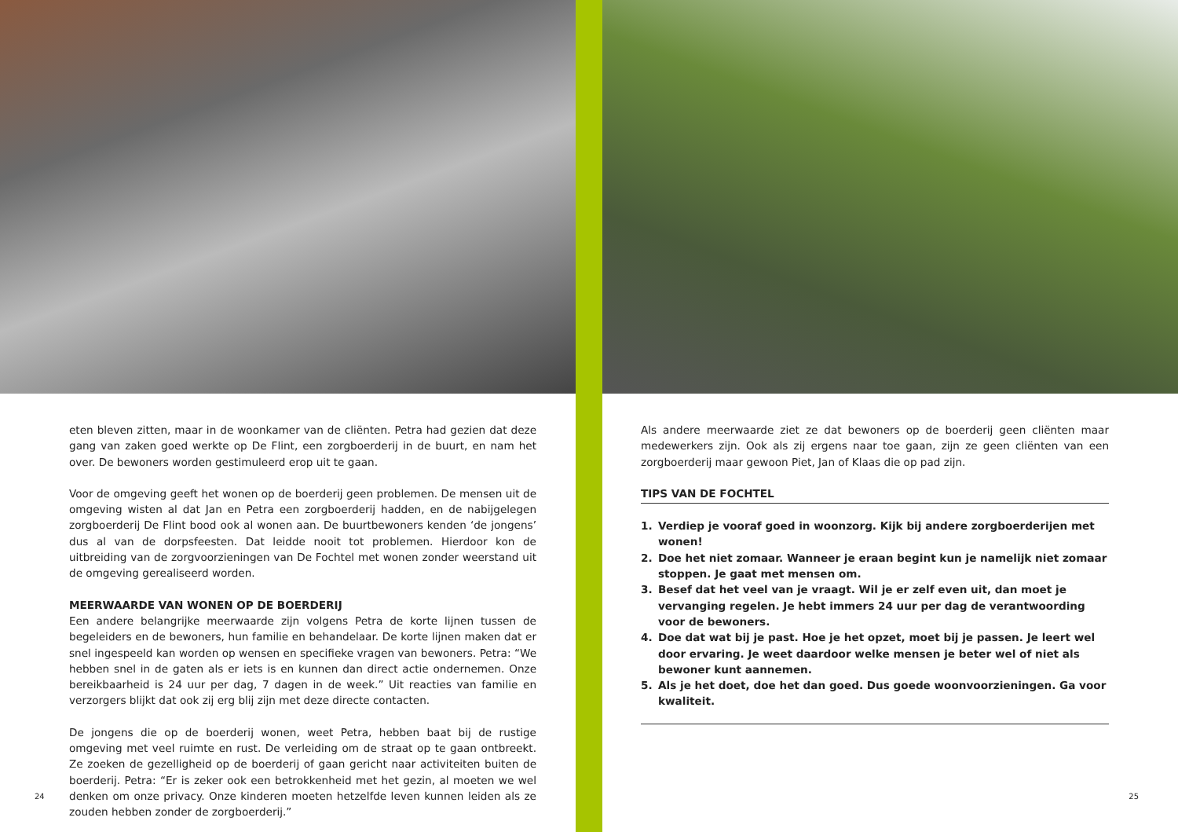eten bleven zitten, maar in de woonkamer van de cliënten. Petra had gezien dat deze gang van zaken goed werkte op De Flint, een zorgboerderij in de buurt, en nam het over. De bewoners worden gestimuleerd erop uit te gaan.
Voor de omgeving geeft het wonen op de boerderij geen problemen. De mensen uit de omgeving wisten al dat Jan en Petra een zorgboerderij hadden, en de nabijgelegen zorgboerderij De Flint bood ook al wonen aan. De buurtbewoners kenden ‘de jongens’ dus al van de dorpsfeesten. Dat leidde nooit tot problemen. Hierdoor kon de uitbreiding van de zorgvoorzieningen van De Fochtel met wonen zonder weerstand uit de omgeving gerealiseerd worden.
MEERWAARDE VAN WONEN OP DE BOERDERIJ
Een andere belangrijke meerwaarde zijn volgens Petra de korte lijnen tussen de begeleiders en de bewoners, hun familie en behandelaar. De korte lijnen maken dat er snel ingespeeld kan worden op wensen en specifieke vragen van bewoners. Petra: “We hebben snel in de gaten als er iets is en kunnen dan direct actie ondernemen. Onze bereikbaarheid is 24 uur per dag, 7 dagen in de week.” Uit reacties van familie en verzorgers blijkt dat ook zij erg blij zijn met deze directe contacten.
De jongens die op de boerderij wonen, weet Petra, hebben baat bij de rustige omgeving met veel ruimte en rust. De verleiding om de straat op te gaan ontbreekt. Ze zoeken de gezelligheid op de boerderij of gaan gericht naar activiteiten buiten de boerderij. Petra: “Er is zeker ook een betrokkenheid met het gezin, al moeten we wel denken om onze privacy. Onze kinderen moeten hetzelfde leven kunnen leiden als ze zouden hebben zonder de zorgboerderij.”
24
Als andere meerwaarde ziet ze dat bewoners op de boerderij geen cliënten maar medewerkers zijn. Ook als zij ergens naar toe gaan, zijn ze geen cliënten van een zorgboerderij maar gewoon Piet, Jan of Klaas die op pad zijn.
TIPS VAN DE FOCHTEL
1. Verdiep je vooraf goed in woonzorg. Kijk bij andere zorgboerderijen met wonen!
2. Doe het niet zomaar. Wanneer je eraan begint kun je namelijk niet zomaar stoppen. Je gaat met mensen om.
3. Besef dat het veel van je vraagt. Wil je er zelf even uit, dan moet je vervanging regelen. Je hebt immers 24 uur per dag de verantwoording voor de bewoners.
4. Doe dat wat bij je past. Hoe je het opzet, moet bij je passen. Je leert wel door ervaring. Je weet daardoor welke mensen je beter wel of niet als bewoner kunt aannemen.
5. Als je het doet, doe het dan goed. Dus goede woonvoorzieningen. Ga voor kwaliteit.
25